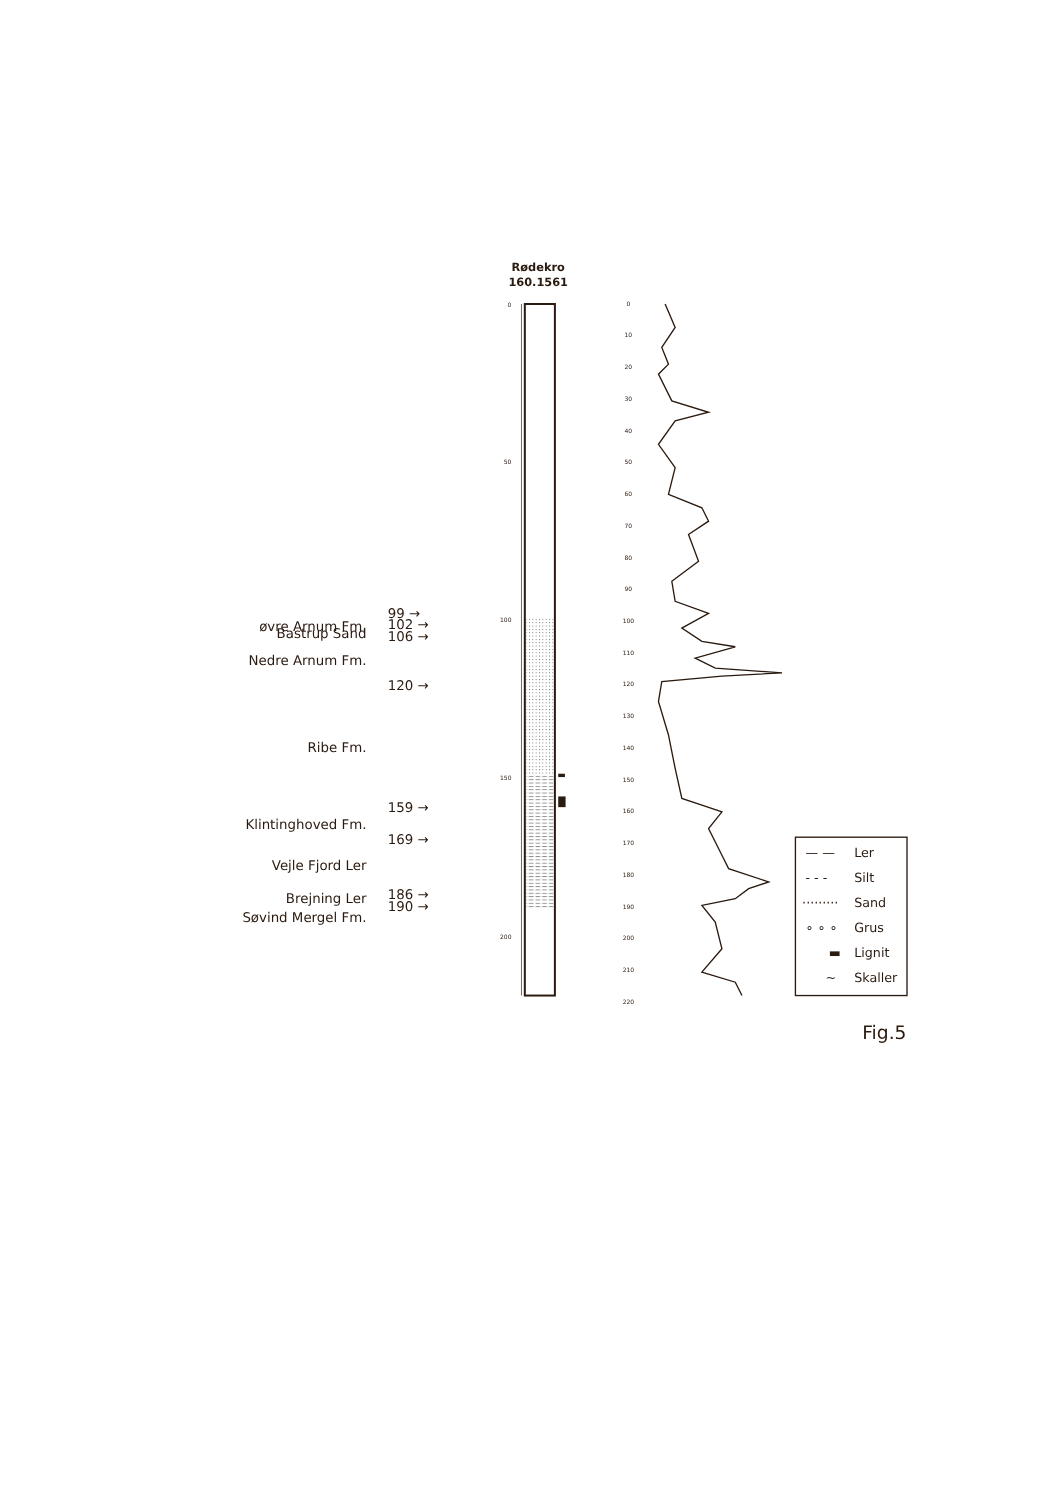Rødekro
160.1561
0
50
100
150
200
øvre Arnum Fm.
Bastrup Sand
Nedre Arnum Fm.
Ribe Fm.
Klintinghoved Fm.
Vejle Fjord Ler
Brejning Ler
Søvind Mergel Fm.
99 →
102 →
106 →
120 →
159 →
169 →
186 →
190 →
0
10
20
30
40
50
60
70
80
90
100
110
120
130
140
150
160
170
180
190
200
210
220
— —
Ler
- - -
Silt
·········
Sand
∘ ∘ ∘
Grus
▬
Lignit
~
Skaller
Fig.5